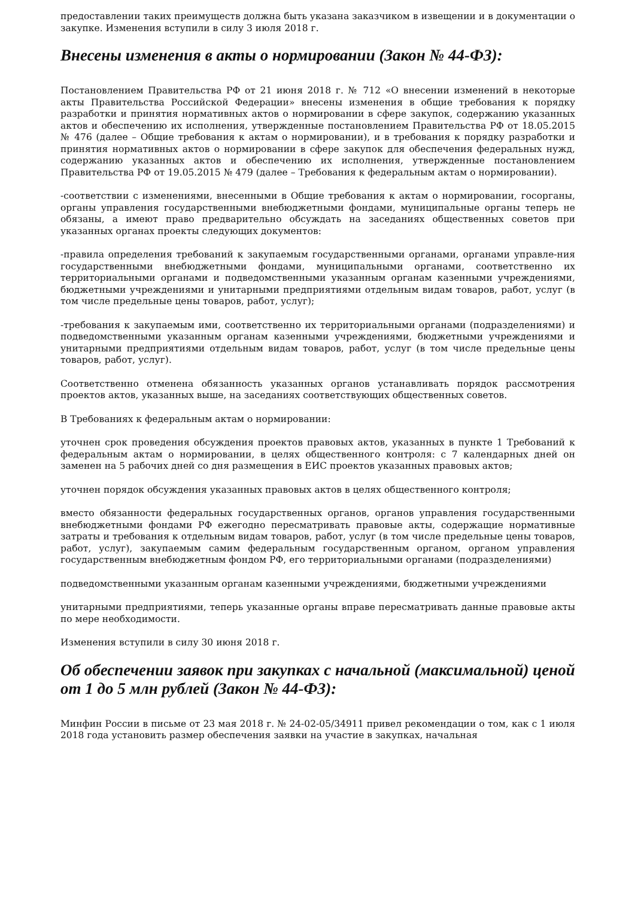предоставлении таких преимуществ должна быть указана заказчиком в извещении и в документации о закупке. Изменения вступили в силу 3 июля 2018 г.
Внесены изменения в акты о нормировании (Закон № 44-ФЗ):
Постановлением Правительства РФ от 21 июня 2018 г. № 712 «О внесении изменений в некоторые акты Правительства Российской Федерации» внесены изменения в общие требования к порядку разработки и принятия нормативных актов о нормировании в сфере закупок, содержанию указанных актов и обеспечению их исполнения, утвержденные постановлением Правительства РФ от 18.05.2015 № 476 (далее – Общие требования к актам о нормировании), и в требования к порядку разработки и принятия нормативных актов о нормировании в сфере закупок для обеспечения федеральных нужд, содержанию указанных актов и обеспечению их исполнения, утвержденные постановлением Правительства РФ от 19.05.2015 № 479 (далее – Требования к федеральным актам о нормировании).
-соответствии с изменениями, внесенными в Общие требования к актам о нормировании, госорганы, органы управления государственными внебюджетными фондами, муниципальные органы теперь не обязаны, а имеют право предварительно обсуждать на заседаниях общественных советов при указанных органах проекты следующих документов:
-правила определения требований к закупаемым государственными органами, органами управле-ния государственными внебюджетными фондами, муниципальными органами, соответственно их территориальными органами и подведомственными указанным органам казенными учреждениями, бюджетными учреждениями и унитарными предприятиями отдельным видам товаров, работ, услуг (в том числе предельные цены товаров, работ, услуг);
-требования к закупаемым ими, соответственно их территориальными органами (подразделениями) и подведомственными указанным органам казенными учреждениями, бюджетными учреждениями и унитарными предприятиями отдельным видам товаров, работ, услуг (в том числе предельные цены товаров, работ, услуг).
Соответственно отменена обязанность указанных органов устанавливать порядок рассмотрения проектов актов, указанных выше, на заседаниях соответствующих общественных советов.
В Требованиях к федеральным актам о нормировании:
уточнен срок проведения обсуждения проектов правовых актов, указанных в пункте 1 Требований к федеральным актам о нормировании, в целях общественного контроля: с 7 календарных дней он заменен на 5 рабочих дней со дня размещения в ЕИС проектов указанных правовых актов;
уточнен порядок обсуждения указанных правовых актов в целях общественного контроля;
вместо обязанности федеральных государственных органов, органов управления государственными внебюджетными фондами РФ ежегодно пересматривать правовые акты, содержащие нормативные затраты и требования к отдельным видам товаров, работ, услуг (в том числе предельные цены товаров, работ, услуг), закупаемым самим федеральным государственным органом, органом управления государственным внебюджетным фондом РФ, его территориальными органами (подразделениями)
подведомственными указанным органам казенными учреждениями, бюджетными учреждениями
унитарными предприятиями, теперь указанные органы вправе пересматривать данные правовые акты по мере необходимости.
Изменения вступили в силу 30 июня 2018 г.
Об обеспечении заявок при закупках с начальной (максимальной) ценой от 1 до 5 млн рублей (Закон № 44-ФЗ):
Минфин России в письме от 23 мая 2018 г. № 24-02-05/34911 привел рекомендации о том, как с 1 июля 2018 года установить размер обеспечения заявки на участие в закупках, начальная